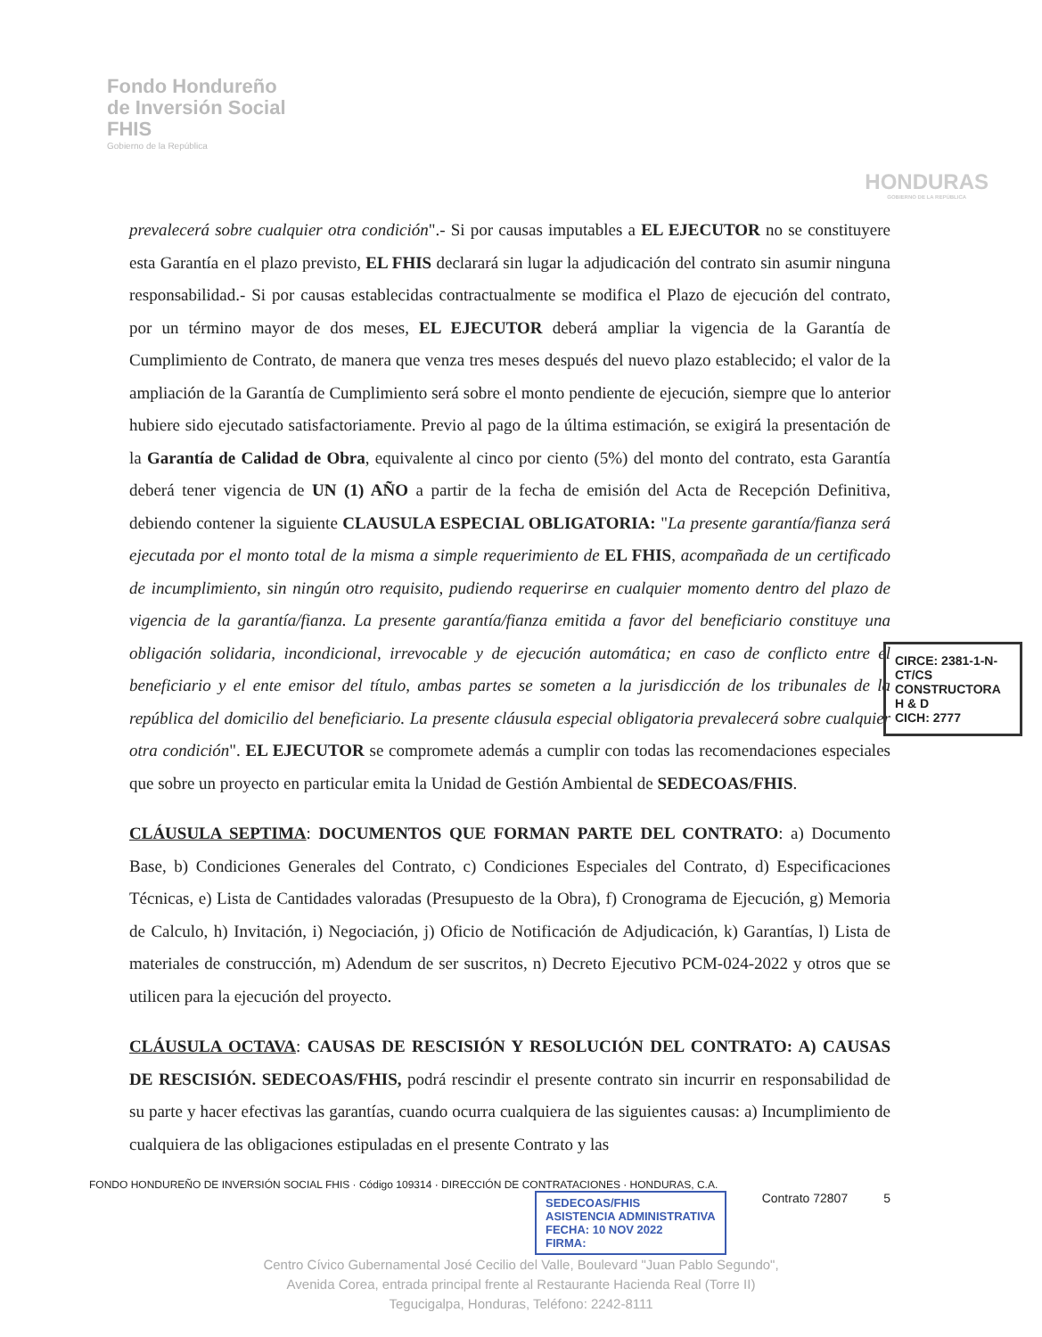Fondo Hondureño
de Inversión Social
FHIS
Gobierno de la República
HONDURAS
GOBIERNO DE LA REPÚBLICA
prevalecerá sobre cualquier otra condición".- Si por causas imputables a EL EJECUTOR no se constituyere esta Garantía en el plazo previsto, EL FHIS declarará sin lugar la adjudicación del contrato sin asumir ninguna responsabilidad.- Si por causas establecidas contractualmente se modifica el Plazo de ejecución del contrato, por un término mayor de dos meses, EL EJECUTOR deberá ampliar la vigencia de la Garantía de Cumplimiento de Contrato, de manera que venza tres meses después del nuevo plazo establecido; el valor de la ampliación de la Garantía de Cumplimiento será sobre el monto pendiente de ejecución, siempre que lo anterior hubiere sido ejecutado satisfactoriamente. Previo al pago de la última estimación, se exigirá la presentación de la Garantía de Calidad de Obra, equivalente al cinco por ciento (5%) del monto del contrato, esta Garantía deberá tener vigencia de UN (1) AÑO a partir de la fecha de emisión del Acta de Recepción Definitiva, debiendo contener la siguiente CLAUSULA ESPECIAL OBLIGATORIA: "La presente garantía/fianza será ejecutada por el monto total de la misma a simple requerimiento de EL FHIS, acompañada de un certificado de incumplimiento, sin ningún otro requisito, pudiendo requerirse en cualquier momento dentro del plazo de vigencia de la garantía/fianza. La presente garantía/fianza emitida a favor del beneficiario constituye una obligación solidaria, incondicional, irrevocable y de ejecución automática; en caso de conflicto entre el beneficiario y el ente emisor del título, ambas partes se someten a la jurisdicción de los tribunales de la república del domicilio del beneficiario. La presente cláusula especial obligatoria prevalecerá sobre cualquier otra condición". EL EJECUTOR se compromete además a cumplir con todas las recomendaciones especiales que sobre un proyecto en particular emita la Unidad de Gestión Ambiental de SEDECOAS/FHIS.
CLÁUSULA SEPTIMA: DOCUMENTOS QUE FORMAN PARTE DEL CONTRATO: a) Documento Base, b) Condiciones Generales del Contrato, c) Condiciones Especiales del Contrato, d) Especificaciones Técnicas, e) Lista de Cantidades valoradas (Presupuesto de la Obra), f) Cronograma de Ejecución, g) Memoria de Calculo, h) Invitación, i) Negociación, j) Oficio de Notificación de Adjudicación, k) Garantías, l) Lista de materiales de construcción, m) Adendum de ser suscritos, n) Decreto Ejecutivo PCM-024-2022 y otros que se utilicen para la ejecución del proyecto.
CLÁUSULA OCTAVA: CAUSAS DE RESCISIÓN Y RESOLUCIÓN DEL CONTRATO: A) CAUSAS DE RESCISIÓN. SEDECOAS/FHIS, podrá rescindir el presente contrato sin incurrir en responsabilidad de su parte y hacer efectivas las garantías, cuando ocurra cualquiera de las siguientes causas: a) Incumplimiento de cualquiera de las obligaciones estipuladas en el presente Contrato y las
CIRCE: 2381-1-N-CT/CS
CONSTRUCTORA
H & D
CICH: 2777
FONDO HONDUREÑO DE INVERSIÓN SOCIAL FHIS · Código 109314 · DIRECCIÓN DE CONTRATACIONES · HONDURAS, C.A.
SEDECOAS/FHIS
ASISTENCIA ADMINISTRATIVA
FECHA: 10 NOV 2022
FIRMA: Contrato 72807 5
Centro Cívico Gubernamental José Cecilio del Valle, Boulevard "Juan Pablo Segundo",
Avenida Corea, entrada principal frente al Restaurante Hacienda Real (Torre II)
Tegucigalpa, Honduras, Teléfono: 2242-8111